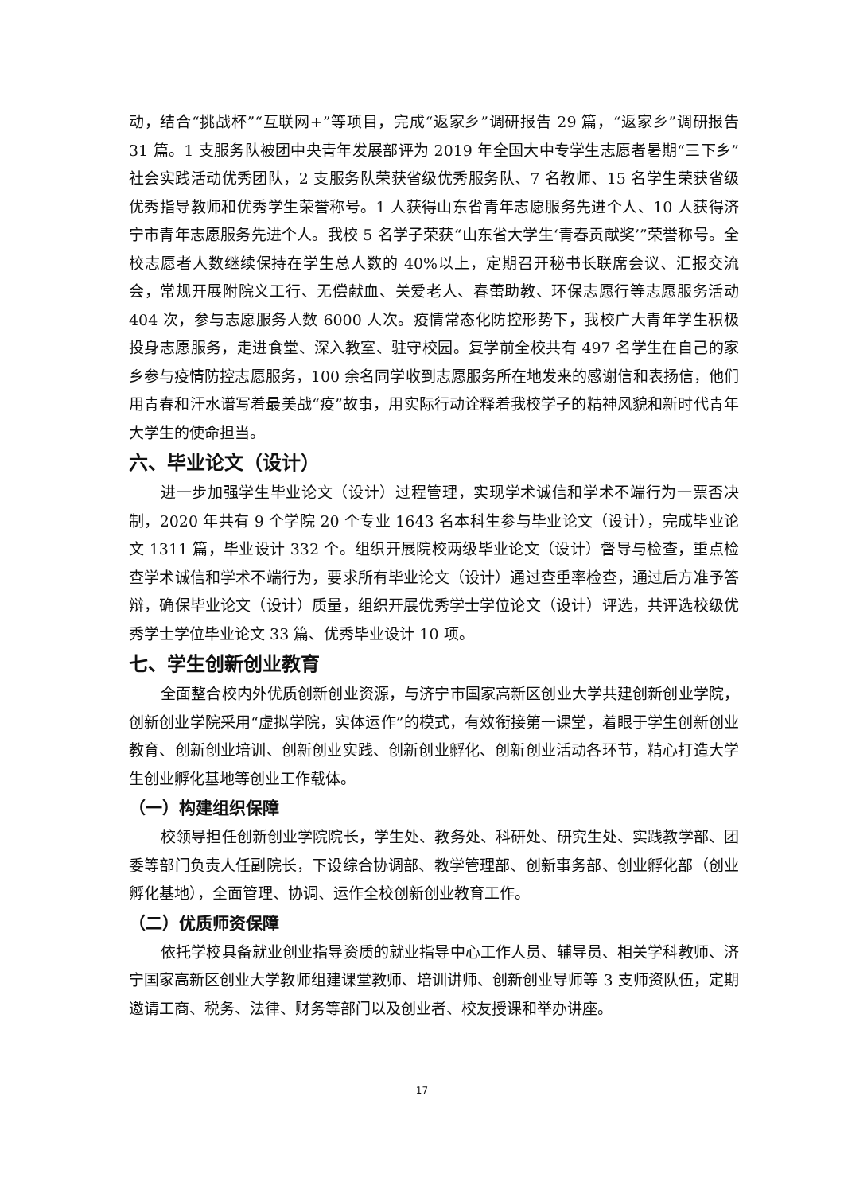动，结合“挑战杯”“互联网+”等项目，完成“返家乡”调研报告 29 篇，“返家乡”调研报告 31 篇。1 支服务队被团中央青年发展部评为 2019 年全国大中专学生志愿者暑期“三下乡”社会实践活动优秀团队，2 支服务队荣获省级优秀服务队、7 名教师、15 名学生荣获省级优秀指导教师和优秀学生荣誉称号。1 人获得山东省青年志愿服务先进个人、10 人获得济宁市青年志愿服务先进个人。我校 5 名学子荣获“山东省大学生‘青春贡献奖’”荣誉称号。全校志愿者人数继续保持在学生总人数的 40%以上，定期召开秘书长联席会议、汇报交流会，常规开展附院义工行、无偿献血、关爱老人、春蕾助教、环保志愿行等志愿服务活动 404 次，参与志愿服务人数 6000 人次。疫情常态化防控形势下，我校广大青年学生积极投身志愿服务，走进食堂、深入教室、驻守校园。复学前全校共有 497 名学生在自己的家乡参与疫情防控志愿服务，100 余名同学收到志愿服务所在地发来的感谢信和表扬信，他们用青春和汗水谱写着最美战“疫”故事，用实际行动诠释着我校学子的精神风貌和新时代青年大学生的使命担当。
六、毕业论文（设计）
进一步加强学生毕业论文（设计）过程管理，实现学术诚信和学术不端行为一票否决制，2020 年共有 9 个学院 20 个专业 1643 名本科生参与毕业论文（设计），完成毕业论文 1311 篇，毕业设计 332 个。组织开展院校两级毕业论文（设计）督导与检查，重点检查学术诚信和学术不端行为，要求所有毕业论文（设计）通过查重率检查，通过后方准予答辩，确保毕业论文（设计）质量，组织开展优秀学士学位论文（设计）评选，共评选校级优秀学士学位毕业论文 33 篇、优秀毕业设计 10 项。
七、学生创新创业教育
全面整合校内外优质创新创业资源，与济宁市国家高新区创业大学共建创新创业学院，创新创业学院采用“虚拟学院，实体运作”的模式，有效衔接第一课堂，着眼于学生创新创业教育、创新创业培训、创新创业实践、创新创业孵化、创新创业活动各环节，精心打造大学生创业孵化基地等创业工作载体。
（一）构建组织保障
校领导担任创新创业学院院长，学生处、教务处、科研处、研究生处、实践教学部、团委等部门负责人任副院长，下设综合协调部、教学管理部、创新事务部、创业孵化部（创业孵化基地），全面管理、协调、运作全校创新创业教育工作。
（二）优质师资保障
依托学校具备就业创业指导资质的就业指导中心工作人员、辅导员、相关学科教师、济宁国家高新区创业大学教师组建课堂教师、培训讲师、创新创业导师等 3 支师资队伍，定期邀请工商、税务、法律、财务等部门以及创业者、校友授课和举办讲座。
17